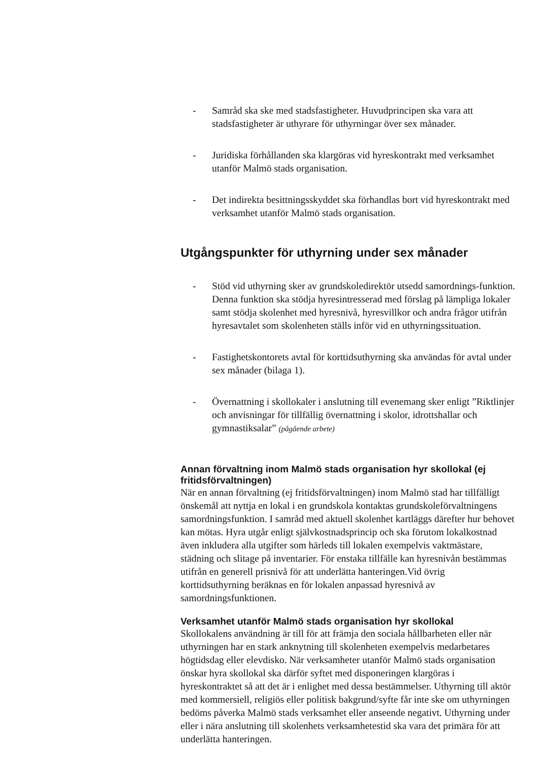- Samråd ska ske med stadsfastigheter. Huvudprincipen ska vara att stadsfastigheter är uthyrare för uthyrningar över sex månader.
- Juridiska förhållanden ska klargöras vid hyreskontrakt med verksamhet utanför Malmö stads organisation.
- Det indirekta besittningsskyddet ska förhandlas bort vid hyreskontrakt med verksamhet utanför Malmö stads organisation.
Utgångspunkter för uthyrning under sex månader
- Stöd vid uthyrning sker av grundskoledirektör utsedd samordnings-funktion. Denna funktion ska stödja hyresintresserad med förslag på lämpliga lokaler samt stödja skolenhet med hyresnivå, hyresvillkor och andra frågor utifrån hyresavtalet som skolenheten ställs inför vid en uthyrningssituation.
- Fastighetskontorets avtal för korttidsuthyrning ska användas för avtal under sex månader (bilaga 1).
- Övernattning i skollokaler i anslutning till evenemang sker enligt ”Riktlinjer och anvisningar för tillfällig övernattning i skolor, idrottshallar och gymnastiksalar” (pågående arbete)
Annan förvaltning inom Malmö stads organisation hyr skollokal (ej fritidsförvaltningen)
När en annan förvaltning (ej fritidsförvaltningen) inom Malmö stad har tillfälligt önskemål att nyttja en lokal i en grundskola kontaktas grundskoleförvaltningens samordningsfunktion. I samråd med aktuell skolenhet kartläggs därefter hur behovet kan mötas. Hyra utgår enligt självkostnadsprincip och ska förutom lokalkostnad även inkludera alla utgifter som härleds till lokalen exempelvis vaktmästare, städning och slitage på inventarier. För enstaka tillfälle kan hyresnivån bestämmas utifrån en generell prisnivå för att underlätta hanteringen.Vid övrig korttidsuthyrning beräknas en för lokalen anpassad hyresnivå av samordningsfunktionen.
Verksamhet utanför Malmö stads organisation hyr skollokal
Skollokalens användning är till för att främja den sociala hållbarheten eller när uthyrningen har en stark anknytning till skolenheten exempelvis medarbetares högtidsdag eller elevdisko. När verksamheter utanför Malmö stads organisation önskar hyra skollokal ska därför syftet med disponeringen klargöras i hyreskontraktet så att det är i enlighet med dessa bestämmelser. Uthyrning till aktör med kommersiell, religiös eller politisk bakgrund/syfte får inte ske om uthyrningen bedöms påverka Malmö stads verksamhet eller anseende negativt. Uthyrning under eller i nära anslutning till skolenhets verksamhetestid ska vara det primära för att underlätta hanteringen.